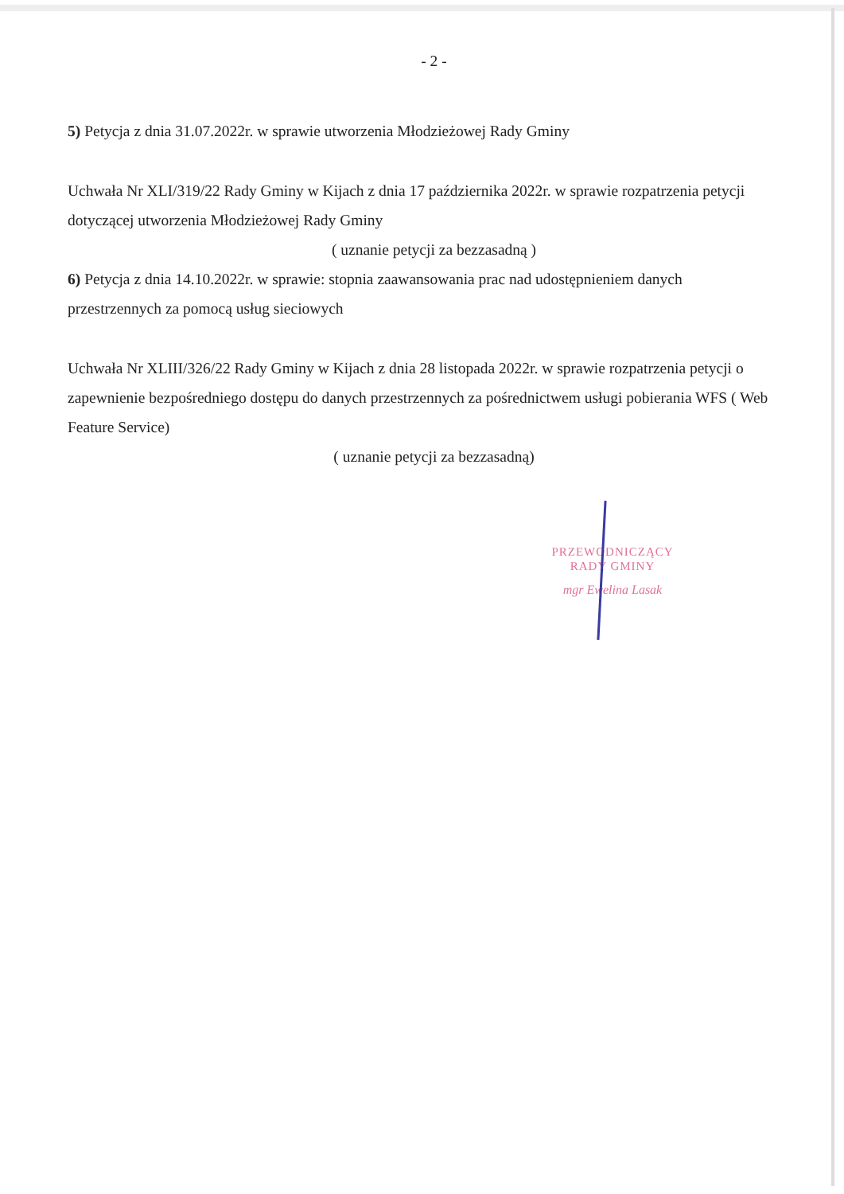- 2 -
5) Petycja z dnia 31.07.2022r. w sprawie utworzenia Młodzieżowej Rady Gminy
Uchwała Nr XLI/319/22 Rady Gminy w Kijach z dnia 17 października 2022r. w sprawie rozpatrzenia petycji dotyczącej utworzenia Młodzieżowej Rady Gminy
( uznanie petycji za bezzasadną )
6) Petycja z dnia 14.10.2022r. w sprawie: stopnia zaawansowania prac nad udostępnieniem danych przestrzennych za pomocą usług sieciowych
Uchwała Nr XLIII/326/22 Rady Gminy w Kijach z dnia 28 listopada 2022r. w sprawie rozpatrzenia petycji o zapewnienie bezpośredniego dostępu do danych przestrzennych za pośrednictwem usługi pobierania WFS ( Web Feature Service)
( uznanie petycji za bezzasadną)
PRZEWODNICZĄCY
RADY GMINY
mgr Ewelina Lasak